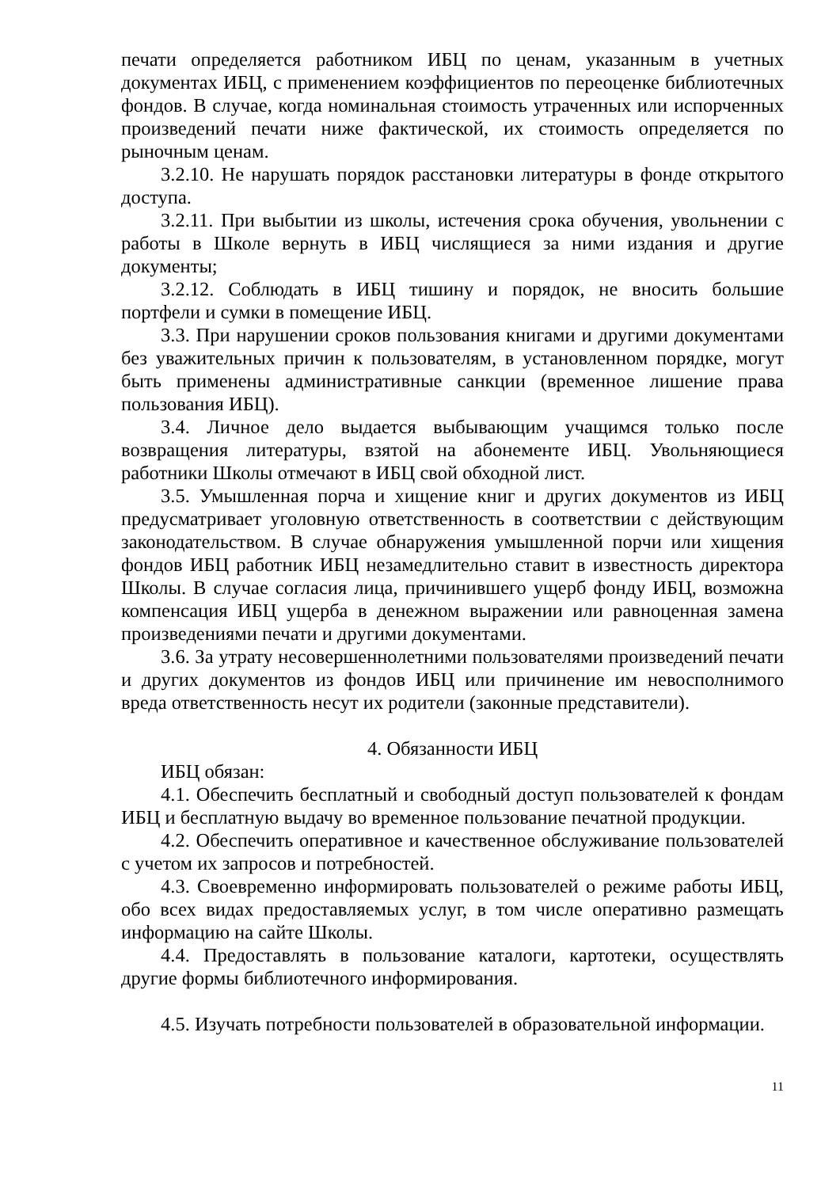печати определяется работником ИБЦ по ценам, указанным в учетных документах ИБЦ, с применением коэффициентов по переоценке библиотечных фондов. В случае, когда номинальная стоимость утраченных или испорченных произведений печати ниже фактической, их стоимость определяется по рыночным ценам.
3.2.10. Не нарушать порядок расстановки литературы в фонде открытого доступа.
3.2.11. При выбытии из школы, истечения срока обучения, увольнении с работы в Школе вернуть в ИБЦ числящиеся за ними издания и другие документы;
3.2.12. Соблюдать в ИБЦ тишину и порядок, не вносить большие портфели и сумки в помещение ИБЦ.
3.3. При нарушении сроков пользования книгами и другими документами без уважительных причин к пользователям, в установленном порядке, могут быть применены административные санкции (временное лишение права пользования ИБЦ).
3.4. Личное дело выдается выбывающим учащимся только после возвращения литературы, взятой на абонементе ИБЦ. Увольняющиеся работники Школы отмечают в ИБЦ свой обходной лист.
3.5. Умышленная порча и хищение книг и других документов из ИБЦ предусматривает уголовную ответственность в соответствии с действующим законодательством. В случае обнаружения умышленной порчи или хищения фондов ИБЦ работник ИБЦ незамедлительно ставит в известность директора Школы. В случае согласия лица, причинившего ущерб фонду ИБЦ, возможна компенсация ИБЦ ущерба в денежном выражении или равноценная замена произведениями печати и другими документами.
3.6. За утрату несовершеннолетними пользователями произведений печати и других документов из фондов ИБЦ или причинение им невосполнимого вреда ответственность несут их родители (законные представители).
4. Обязанности ИБЦ
ИБЦ обязан:
4.1. Обеспечить бесплатный и свободный доступ пользователей к фондам ИБЦ и бесплатную выдачу во временное пользование печатной продукции.
4.2. Обеспечить оперативное и качественное обслуживание пользователей с учетом их запросов и потребностей.
4.3. Своевременно информировать пользователей о режиме работы ИБЦ, обо всех видах предоставляемых услуг, в том числе оперативно размещать информацию на сайте Школы.
4.4. Предоставлять в пользование каталоги, картотеки, осуществлять другие формы библиотечного информирования.
4.5. Изучать потребности пользователей в образовательной информации.
11